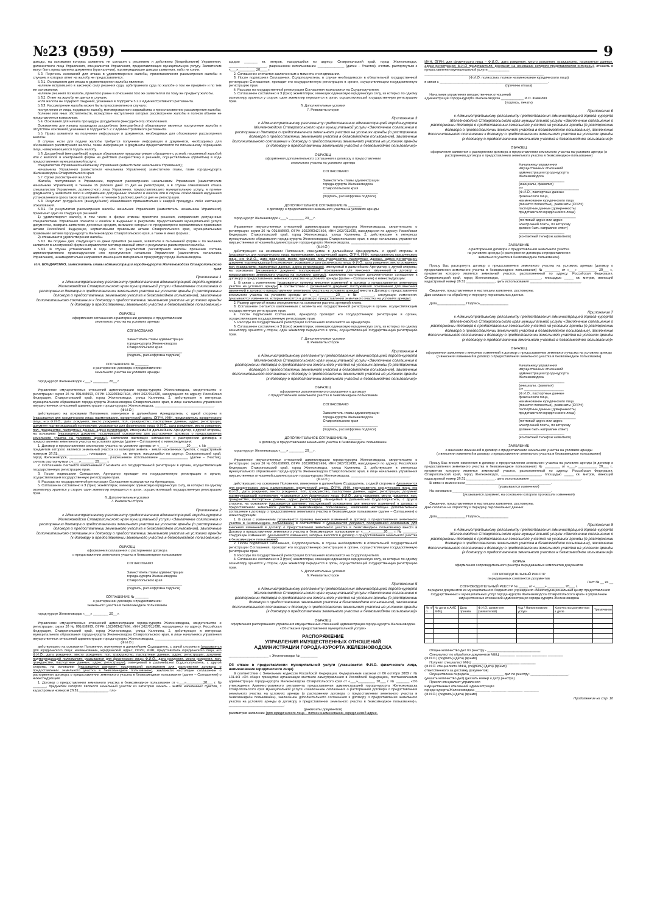№23 (959) 9
доводы, на основании которых заявитель не согласен с решением и действием (бездействием) Управления, должностного лица Управления, специалистов Управления, предоставляющих муниципальную услугу. Заявителем могут быть представлены документы (при наличии), подтверждающие доводы заявителя, либо их копии.
5.3. Перечень оснований для отказа в удовлетворении жалобы, приостановления рассмотрения жалобы и случаев, в которых ответ на жалобу не предоставляется.
5.3.1. Основанием для отказа в удовлетворении жалобы является:
наличие вступившего в законную силу решения суда, арбитражного суда по жалобе о том же предмете и по тем же основаниям;
наличие решения по жалобе, принятого ранее в отношении того же заявителя и по тому же предмету жалобы.
5.3.2. Ответ на жалобу не дается в случаях:
если жалоба не содержит сведений, указанных в подпункте 5.2.2 Административного регламента.
5.3.3. Рассмотрение жалобы может быть приостановлено в случаях:
поступления от лица, подавшего жалобу, мотивированного ходатайства о приостановлении рассмотрения жалобы;
болезни или иных обстоятельств, вследствие наступления которых рассмотрение жалобы в полном объеме не представляется возможным.
5.4. Основания для начала процедуры досудебного (внесудебного) обжалования.
Основанием для начала процедуры досудебного (внесудебного) обжалования является поступление жалобы и отсутствие оснований, указанных в подпункте 5.2.2 Административного регламента.
5.5. Право заявителя на получение информации и документов, необходимых для обоснования рассмотрения жалобы.
В случае, если для подачи жалобы требуется получение информации и документов, необходимых для обоснования рассмотрения жалобы, такие информация и документы предоставляются по письменному обращению лица, намеревающегося подать жалобу.
5.6. Досудебный (внесудебный) порядок обжалования предусматривает обращение с устной, письменной жалобой или с жалобой в электронной форме на действия (бездействие) и решения, осуществляемые (принятые) в ходе предоставления муниципальной услуги:
специалистов Управления начальнику Управления (заместителю начальника Управления);
начальника Управления (заместителя начальника Управления) заместителю главы, главе города-курорта Железноводска Ставропольского края.
5.7. Сроки рассмотрения жалобы.
Жалоба, поступившая в Управление, подлежит рассмотрению начальником Управления (заместителем начальника Управления) в течение 15 рабочих дней со дня ее регистрации, а в случае обжалования отказа специалистов Управления, должностного лица Управления, предоставляющего муниципальную услугу, в приеме документов у заявителя либо в исправлении допущенных опечаток и ошибок или в случае обжалования нарушения установленного срока таких исправлений - в течение 5 рабочих дней со дня ее регистрации.
5.8. Результат досудебного (внесудебного) обжалования применительно к каждой процедуре либо инстанции обжалования.
5.8.1. По результатам рассмотрения жалобы начальник Управления (заместитель начальника Управления) принимает одно из следующих решений:
1) удовлетворяет жалобу, в том числе в форме отмены принятого решения, исправления допущенных специалистами Управления опечаток и ошибок в выданных в результате предоставления муниципальной услуги документах, возврата заявителю денежных средств, взимание которых не предусмотрено нормативными правовыми актами Российской Федерации, нормативными правовыми актами Ставропольского края, муниципальными правовыми актами города-курорта Железноводска Ставропольского края, а также в иных формах;
2) отказывает в удовлетворении жалобы.
5.8.2. Не позднее дня, следующего за днем принятия решения, заявителю в письменной форме и по желанию заявителя в электронной форме направляется мотивированный ответ о результатах рассмотрения жалобы.
5.8.3. В случае установления в ходе или по результатам рассмотрения жалобы признаков состава административного правонарушения или преступления начальник Управления (заместитель начальника Управления), незамедлительно направляет имеющиеся материалы в прокуратуру города Железноводска.
Н.Н. БОНДАРЕНКО, заместитель главы администрации города-курорта Железноводска Ставропольского края
Приложение 1
к Административному регламенту предоставления администрацией города-курорта Железноводска Ставропольского края муниципальной услуги «Заключение соглашения о расторжении договора о предоставлении земельного участка на условиях аренды (о расторжении договора о предоставлении земельного участка в безвозмездное пользование), заключение дополнительного соглашения к договору о предоставлении земельного участка на условиях аренды (к договору о предоставлении земельного участка в безвозмездное пользование)»
ОБРАЗЕЦ
оформления соглашения о расторжении договора о предоставлении
земельного участка на условиях аренды
СОГЛАСОВАНО
Заместитель главы администрации
города-курорта Железноводска
Ставропольского края
_____________________________
(подпись, расшифровка подписи)
СОГЛАШЕНИЕ № _______
о расторжении договора о предоставлении
земельного участка на условиях аренды
город-курорт Железноводск «___» ________ 20__ г.
Управление имущественных отношений администрации города-курорта Железноводска, свидетельство о регистрации: серия 26 № 001458993, ОГРН 1022603427494, ИНН 2627011630, находящееся по адресу: Российская Федерация, Ставропольский край, город Железноводск, улица Калинина, 2, действующее в интересах муниципального образования города-курорта Железноводска Ставропольского края, в лице начальника управления имущественных отношений администрации города-курорта Железноводска, _______________________________,
(Ф.И.О.)
действующего на основании Положения, именуемое в дальнейшем Арендодатель, с одной стороны и (указывается для юридического лица: наименование, юридический адрес, ОГРН, ИНН, представитель юридического лица, его Ф.И.О., дата рождения, место рождения, пол, гражданство, паспортные данные, адрес регистрации, документ подтверждающий полномочия; указывается для физического лица: Ф.И.О., дата рождения, место рождения, пол, гражданство, паспортные данные, адрес регистрации), именуемый в дальнейшем Арендатор, с другой стороны, на основании (указывается документ, послуживший основанием для расторжения договора о предоставлении земельного участка на условиях аренды), заключили настоящее соглашение о расторжении договора о предоставлении земельного участка на условиях аренды (далее – Соглашение) о нижеследующем:
1. Договор о предоставлении земельного участка на условиях аренды от «____» _________20____ г. № _______, предметом которого является земельный участок из категории земель - земли населенных пунктов, с кадастровым номером 26:31:_______________, площадью _______ кв. метров, находящийся по адресу: Ставропольский край, город Железноводск, ____________________, разрешенное использование _______________ (далее – Участок), считать расторгнутым с «___»_______ 20____ г.
2. Соглашение считается заключенным с момента его государственной регистрации в органе, осуществляющем государственную регистрацию прав.
3. После подписания Соглашения, Арендатор проводит его государственную регистрацию в органе, осуществляющем государственную регистрацию прав.
4. Расходы по государственной регистрации Соглашения возлагаются на Арендатора.
5. Соглашение составлено в 3 (трех) экземплярах, имеющих одинаковую юридическую силу, из которых по одному экземпляру хранится у сторон, один экземпляр передается в орган, осуществляющий государственную регистрацию прав.
6. Дополнительные условия
7. Реквизиты сторон
Приложение 2
к Административному регламенту предоставления администрацией города-курорта Железноводска Ставропольского края муниципальной услуги «Заключение соглашения о расторжении договора о предоставлении земельного участка на условиях аренды (о расторжении договора о предоставлении земельного участка в безвозмездное пользование), заключение дополнительного соглашения к договору о предоставлении земельного участка на условиях аренды (к договору о предоставлении земельного участка в безвозмездное пользование)»
ОБРАЗЕЦ
оформления соглашения о расторжении договора
о предоставлении земельного участка в безвозмездное пользование
СОГЛАСОВАНО
Заместитель главы администрации
города-курорта Железноводска
Ставропольского края
_____________________________
(подпись, расшифровка подписи)
СОГЛАШЕНИЕ № _______
о расторжении договора о предоставлении
земельного участка в безвозмездное пользование
город-курорт Железноводск «___» ________ 20__ г.
Управление имущественных отношений администрации города-курорта Железноводска, свидетельство о регистрации: серия 26 № 001458993, ОГРН 1022603427494, ИНН 2627011630, находящееся по адресу: Российская Федерация, Ставропольский край, город Железноводск, улица Калинина, 2, действующее в интересах муниципального образования города-курорта Железноводска Ставропольского края, в лице начальника управления имущественных отношений администрации города-курорта Железноводска, _______________________________,
(Ф.И.О.)
действующего на основании Положения, именуемое в дальнейшем Ссудодатель, с одной стороны и (указывается для юридического лица: наименование, юридический адрес, ОГРН, ИНН, представитель юридического лица, его Ф.И.О., дата рождения, место рождения, пол, гражданство, паспортные данные, адрес регистрации, документ подтверждающий полномочия; указывается для физического лица: Ф.И.О., дата рождения, место рождения, пол, гражданство, паспортные данные, адрес регистрации), именуемый в дальнейшем Ссудополучатель, с другой стороны, на основании (указывается документ, послуживший основанием для расторжения договора о предоставлении земельного участка в безвозмездное пользование), заключили настоящее соглашение о расторжении договора о предоставлении земельного участка в безвозмездное пользование (далее – Соглашение) о нижеследующем:
1. Договор о предоставлении земельного участка в безвозмездное пользование от «___»_________20___ г. № _______, предметом которого является земельный участок из категории земель - земли населенных пунктов, с кадастровым номером 26:31:_______________, пло-
щадью _______ кв. метров, находящийся по адресу: Ставропольский край, город Железноводск, ____________________, разрешенное использование ______________ (далее – Участок), считать расторгнутым с «___»_________ 20____ г.
2. Соглашение считается заключенным с момента его подписания.
3. После подписания Соглашения, Ссудополучатель, в случае необходимости в обязательной государственной регистрации Соглашения, проводит его государственную регистрацию в органе, осуществляющем государственную регистрацию прав.
4. Расходы по государственной регистрации Соглашения возлагаются на Ссудополучателя.
5. Соглашение составлено в 3 (трех) экземплярах, имеющих одинаковую юридическую силу, из которых по одному экземпляру хранится у сторон, один экземпляр передается в орган, осуществляющий государственную регистрацию прав.
6. Дополнительные условия
7. Реквизиты сторон
Приложение 3
к Административному регламенту предоставления администрацией города-курорта Железноводска Ставропольского края муниципальной услуги «Заключение соглашения о расторжении договора о предоставлении земельного участка на условиях аренды (о расторжении договора о предоставлении земельного участка в безвозмездное пользование), заключение дополнительного соглашения к договору о предоставлении земельного участка на условиях аренды (к договору о предоставлении земельного участка в безвозмездное пользование)»
ОБРАЗЕЦ
оформления дополнительного соглашения к договору о предоставлении
земельного участка на условиях аренды
СОГЛАСОВАНО
Заместитель главы администрации
города-курорта Железноводска
Ставропольского края
_____________________________
(подпись, расшифровка подписи)
ДОПОЛНИТЕЛЬНОЕ СОГЛАШЕНИЕ № _______
к договору о предоставлении земельного участка на условиях аренды
город-курорт Железноводск «___» ________ 20__ г.
Управление имущественных отношений администрации города-курорта Железноводска, свидетельство о регистрации: серия 26 № 001458993, ОГРН 1022603427494, ИНН 2627011630, находящееся по адресу: Российская Федерация, Ставропольский край, город Железноводск, улица Калинина, 2, действующее в интересах муниципального образования города-курорта Железноводска Ставропольского края, в лице начальника управления имущественных отношений администрации города-курорта Железноводска, _______________________________,
(Ф.И.О.)
действующего на основании Положения, именуемое в дальнейшем Арендодатель, с одной стороны и (указывается для юридического лица: наименование, юридический адрес, ОГРН, ИНН, представитель юридического лица, его Ф.И.О., дата рождения, место рождения, пол, гражданство, паспортные данные, адрес регистрации, документ подтверждающий полномочия; указывается для физического лица: Ф.И.О., дата рождения, место рождения, пол, гражданство, паспортные данные, адрес регистрации), именуемый в дальнейшем Арендатор, с другой стороны, на основании (указывается документ, послуживший основанием для внесения изменений в договор о предоставлении земельного участка на условиях аренды), заключили настоящее дополнительное соглашение к договору о предоставлении земельного участка на условиях аренды (далее – Соглашение) о нижеследующем:
1. В связи с изменением (указывается причина внесения изменений в договор о предоставлении земельного участка на условиях аренды) в соответствии с (указывается документ, послуживший основанием для внесения изменений в договор о предоставлении земельного участка на условиях аренды) внести в Договор о предоставлении земельного участка на условиях аренды от «___»_________20___ г. № _______, следующие изменения: (указываются изменения, которые вносятся в договор о предоставлении земельного участка на условиях аренды).
2. Размер арендной платы определяется на основании расчета арендной платы.
3. Соглашение считается заключенным с момента его государственной регистрации в органе, осуществляющем государственную регистрацию прав.
4. После подписания Соглашения, Арендатор проводит его государственную регистрацию в органе, осуществляющем государственную регистрацию прав.
5. Расходы по государственной регистрации Соглашения возлагаются на Арендатора.
6. Соглашение составлено в 3 (трех) экземплярах, имеющих одинаковую юридическую силу, из которых по одному экземпляру хранится у сторон, один экземпляр передается в орган, осуществляющий государственную регистрацию прав.
7. Дополнительные условия
8. Реквизиты сторон
Приложение 4
к Административному регламенту предоставления администрацией города-курорта Железноводска Ставропольского края муниципальной услуги «Заключение соглашения о расторжении договора о предоставлении земельного участка на условиях аренды (о расторжении договора о предоставлении земельного участка в безвозмездное пользование), заключение дополнительного соглашения к договору о предоставлении земельного участка на условиях аренды (к договору о предоставлении земельного участка в безвозмездное пользование)»
ОБРАЗЕЦ
оформления дополнительного соглашения к договору
о предоставлении земельного участка в безвозмездное пользование
СОГЛАСОВАНО
Заместитель главы администрации
города-курорта Железноводска
Ставропольского края
_____________________________
(подпись, расшифровка подписи)
ДОПОЛНИТЕЛЬНОЕ СОГЛАШЕНИЕ № _______
к договору о предоставлении земельного участка в безвозмездное пользование
город-курорт Железноводск «___» ________ 20__ г.
Управление имущественных отношений администрации города-курорта Железноводска, свидетельство о регистрации: серия 26 № 001458993, ОГРН 1022603427494, ИНН 2627011630, находящееся по адресу: Российская Федерация, Ставропольский край, город Железноводск, улица Калинина, 2, действующее в интересах муниципального образования города-курорта Железноводска Ставропольского края, в лице начальника управления имущественных отношений администрации города-курорта Железноводска, _______________________________,
(Ф.И.О.)
действующего на основании Положения, именуемое в дальнейшем Ссудодатель, с одной стороны и (указывается для юридического лица: наименование, юридический адрес, ОГРН, ИНН, представитель юридического лица, его Ф.И.О., дата рождения, место рождения, пол, гражданство, паспортные данные, адрес регистрации, документ подтверждающий полномочия; указывается для физического лица: Ф.И.О., дата рождения, место рождения, пол, гражданство, паспортные данные, адрес регистрации), именуемый в дальнейшем Ссудополучатель, с другой стороны, на основании (указывается документ, послуживший основанием для внесения изменений в договор о предоставлении земельного участка в безвозмездное пользование), заключили настоящее дополнительное соглашение к договору о предоставлении земельного участка в безвозмездное пользование (далее – Соглашение) о нижеследующем:
1. В связи с изменением (указывается причина внесения изменений в договор о предоставлении земельного участка в безвозмездное пользование) в соответствии с (указывается документ, послуживший основанием для внесения изменений в договор о предоставлении земельного участка в безвозмездное пользование) внести в Договор о предоставлении земельного участка в безвозмездное пользование от «___»_______20___ г. № _______, следующие изменения: (указываются изменения, которые вносятся в договор о предоставлении земельного участка в безвозмездное пользование).
2. После подписания Соглашения, Ссудополучатель, в случае необходимости в обязательной государственной регистрации Соглашения, проводит его государственную регистрацию в органе, осуществляющем государственную регистрацию прав.
3. Расходы по государственной регистрации Соглашения возлагаются на Ссудополучателя.
4. Соглашение составлено в 3 (трех) экземплярах, имеющих одинаковую юридическую силу, из которых по одному экземпляру хранится у сторон, один экземпляр передается в орган, осуществляющий государственную регистрацию прав.
5. Дополнительные условия
6. Реквизиты сторон
Приложение 5
к Административному регламенту предоставления администрацией города-курорта Железноводска Ставропольского края муниципальной услуги «Заключение соглашения о расторжении договора о предоставлении земельного участка на условиях аренды (о расторжении договора о предоставлении земельного участка в безвозмездное пользование), заключение дополнительного соглашения к договору о предоставлении земельного участка на условиях аренды (к договору о предоставлении земельного участка в безвозмездное пользование)»
ОБРАЗЕЦ
оформления распоряжения управления имущественных отношений администрации города-курорта Железноводска «Об отказе в предоставлении муниципальной услуги»
РАСПОРЯЖЕНИЕ
УПРАВЛЕНИЯ ИМУЩЕСТВЕННЫХ ОТНОШЕНИЙ
АДМИНИСТРАЦИИ ГОРОДА-КУРОРТА ЖЕЛЕЗНОВОДСКА
_____________________ г. Железноводск № _________
Об отказе в предоставлении муниципальной услуги (указывается Ф.И.О. физического лица, наименование юридического лица)
В соответствии с Земельным кодексом Российской Федерации, Федеральным законом от 06 октября 2003 г. № 131-ФЗ «Об общих принципах организации местного самоуправления в Российской Федерации», постановлением администрации города-курорта Железноводска Ставропольского края от «___»_________ 20___ г. № _______ «Об утверждении Административного регламента предоставления администрацией города-курорта Железноводска Ставропольского края муниципальной услуги «Заключение соглашения о расторжении договора о предоставлении земельного участка на условиях аренды (о расторжении договора о предоставлении земельного участка в безвозмездное пользование), заключение дополнительного соглашения к договору о предоставлении земельного участка на условиях аренды (к договору о предоставлении земельного участка в безвозмездное пользование)», _____________________________,
(реквизиты документов)
рассмотрев заявление (для юридического лица – полное наименование, юридический адрес,
ИНН, ОГРН; для физического лица – Ф.И.О., дата рождения, место рождения, гражданство, паспортные данные, адрес регистрации; Ф.И.О представителя, документ, на основание которого представляются интересы), отказать в предоставлении муниципальной услуги ___________
_______________________________________________________________
(Ф.И.О. полностью; полное наименование юридического лица)
в связи с _________________________________________________________.
(причины отказа)
Начальник управления имущественных отношений
администрации города-курорта Железноводска ____________ И.О. Фамилия
(подпись, печать)
Приложение 6
к Административному регламенту предоставления администрацией города-курорта Железноводска Ставропольского края муниципальной услуги «Заключение соглашения о расторжении договора о предоставлении земельного участка на условиях аренды (о расторжении договора о предоставлении земельного участка в безвозмездное пользование), заключение дополнительного соглашения к договору о предоставлении земельного участка на условиях аренды (к договору о предоставлении земельного участка в безвозмездное пользование)»
ОБРАЗЕЦ
оформления заявления о расторжении договора о предоставлении земельного участка на условиях аренды (о расторжении договора о предоставлении земельного участка в безвозмездное пользование)
Начальнику управления
имущественных отношений
администрации города-курорта
Железноводска
________________________
(инициалы, фамилия)
От _____________________________
(Ф.И.О., паспортные данные
физического лица,
наименование юридического лица
(пишется полностью), реквизиты (ОГРН)
паспортные данные (доверенность)
представителя юридического лица)
______________________________
(почтовый адрес или адрес
электронной почты, по которому
должен быть направлен ответ)
________________________
(контактный телефон заявителя)
ЗАЯВЛЕНИЕ
о расторжении договора о предоставлении земельного участка
на условиях аренды (о расторжении договора о предоставлении
земельного участка в безвозмездное пользование)
Прошу Вас расторгнуть договор о предоставлении земельного участка на условиях аренды (договор о предоставлении земельного участка в безвозмездное пользования) № ________ от «___» __________ 20___ г., предметом которого является земельный участок, расположенный по адресу: Российская Федерация, Ставропольский край, город Железноводск, _____________________, площадью _____ кв. метров, имеющий кадастровый номер 26:31:_______________, цель использования ___________________________.
Сведения, представленные в настоящем заявлении, достоверны.
Даю согласие на обработку и передачу персональных данных.
Дата_______________ Подпись_______________
Приложение 7
к Административному регламенту предоставления администрацией города-курорта Железноводска Ставропольского края муниципальной услуги «Заключение соглашения о расторжении договора о предоставлении земельного участка на условиях аренды (о расторжении договора о предоставлении земельного участка в безвозмездное пользование), заключение дополнительного соглашения к договору о предоставлении земельного участка на условиях аренды (к договору о предоставлении земельного участка в безвозмездное пользование)»
ОБРАЗЕЦ
оформления заявления о внесении изменений в договор о предоставлении земельного участка на условиях аренды (о внесении изменений в договор о предоставлении земельного участка в безвозмездное пользование)
Начальнику управления
имущественных отношений
администрации города-курорта
Железноводска
________________________
(инициалы, фамилия)
От _____________________
(Ф.И.О., паспортные данные
физического лица,
наименование юридического лица
(пишется полностью), реквизиты (ОГРН)
паспортные данные (доверенность)
представителя юридического лица)
______________________________
(почтовый адрес или адрес
электронной почты, по которому
должен быть направлен ответ)
________________________
(контактный телефон заявителя)
ЗАЯВЛЕНИЕ
о внесении изменений в договор о предоставлении земельного участка на условиях аренды
(о внесении изменений в договор о предоставлении земельного участка в безвозмездное пользование)
Прошу Вас внести изменения в договор о предоставлении земельного участка на условиях аренды (в договор о предоставлении земельного участка в безвозмездное пользования) № ________ от «___» __________ 20___ г., предметом которого является земельный участок, расположенный по адресу: Российская Федерация, Ставропольский край, город Железноводск, _____________________, площадью _____ кв. метров, имеющий кадастровый номер 26:31:_______________, цель использования ___________________________.
В связи с изменением _____________________________________________.
(указываются изменения)
На основании ____________________________________________________.
(указывается документ, на основании которого произошли изменения)
Сведения, представленные в настоящем заявлении, достоверны.
Даю согласие на обработку и передачу персональных данных.
Дата_______________ Подпись_______________
Приложение 8
к Административному регламенту предоставления администрацией города-курорта Железноводска Ставропольского края муниципальной услуги «Заключение соглашения о расторжении договора о предоставлении земельного участка на условиях аренды (о расторжении договора о предоставлении земельного участка в безвозмездное пользование), заключение дополнительного соглашения к договору о предоставлении земельного участка на условиях аренды (к договору о предоставлении земельного участка в безвозмездное пользование)»
ФОРМА
оформления сопроводительного реестра передаваемых комплектов документов
СОПРОВОДИТЕЛЬНЫЙ РЕЕСТР
передаваемых комплектов документов
Лист № __ из __
СОПРОВОДИТЕЛЬНЫЙ РЕЕСТР № _____ от «_____» _________ 20___ г.
передачи документов из муниципального бюджетного учреждения «Многофункциональный центр предоставления государственных и муниципальных услуг города-курорта Железноводска Ставропольского края» в управление имущественных отношений администрации города-курорта Железноводска
| № п/п | № дела в АИС МФЦ | Дата приема | Ф.И.О. заявителя (заявителей) | Код / Наименование услуги | Количество документов в деле | Примечание |
| --- | --- | --- | --- | --- | --- | --- |
Общее количество дел по реестру - ____________________________.
Специалист по обработке документов МФЦ ________ ________ ________ ________
(Ф.И.О.) (подпись) (дата) (время)
Получил специалист МФЦ ________ ________ ________ ________
(Ф.И.О. специалиста МФЦ, (подпись) (дата) (время)
ответственного за доставку документов)
Осуществлена передача __________________ дел по реестру: ____________________.
(указать количество дел) (указать номер и дату реестра)
Принял специалист управления
имущественных отношений администрации
города-курорта Железноводска ________ ________ ________ ________
(Ф.И.О.) (подпись) (дата) (время)
Продолжение на стр. 10